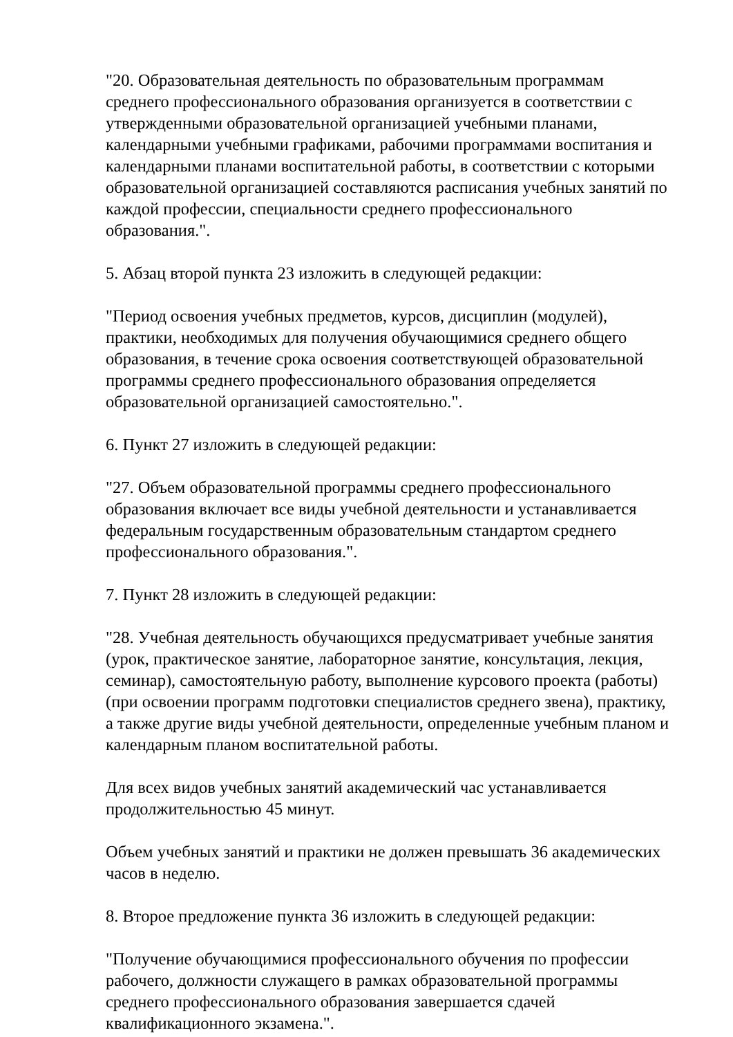"20. Образовательная деятельность по образовательным программам среднего профессионального образования организуется в соответствии с утвержденными образовательной организацией учебными планами, календарными учебными графиками, рабочими программами воспитания и календарными планами воспитательной работы, в соответствии с которыми образовательной организацией составляются расписания учебных занятий по каждой профессии, специальности среднего профессионального образования.".
5. Абзац второй пункта 23 изложить в следующей редакции:
"Период освоения учебных предметов, курсов, дисциплин (модулей), практики, необходимых для получения обучающимися среднего общего образования, в течение срока освоения соответствующей образовательной программы среднего профессионального образования определяется образовательной организацией самостоятельно.".
6. Пункт 27 изложить в следующей редакции:
"27. Объем образовательной программы среднего профессионального образования включает все виды учебной деятельности и устанавливается федеральным государственным образовательным стандартом среднего профессионального образования.".
7. Пункт 28 изложить в следующей редакции:
"28. Учебная деятельность обучающихся предусматривает учебные занятия (урок, практическое занятие, лабораторное занятие, консультация, лекция, семинар), самостоятельную работу, выполнение курсового проекта (работы) (при освоении программ подготовки специалистов среднего звена), практику, а также другие виды учебной деятельности, определенные учебным планом и календарным планом воспитательной работы.
Для всех видов учебных занятий академический час устанавливается продолжительностью 45 минут.
Объем учебных занятий и практики не должен превышать 36 академических часов в неделю.
8. Второе предложение пункта 36 изложить в следующей редакции:
"Получение обучающимися профессионального обучения по профессии рабочего, должности служащего в рамках образовательной программы среднего профессионального образования завершается сдачей квалификационного экзамена.".